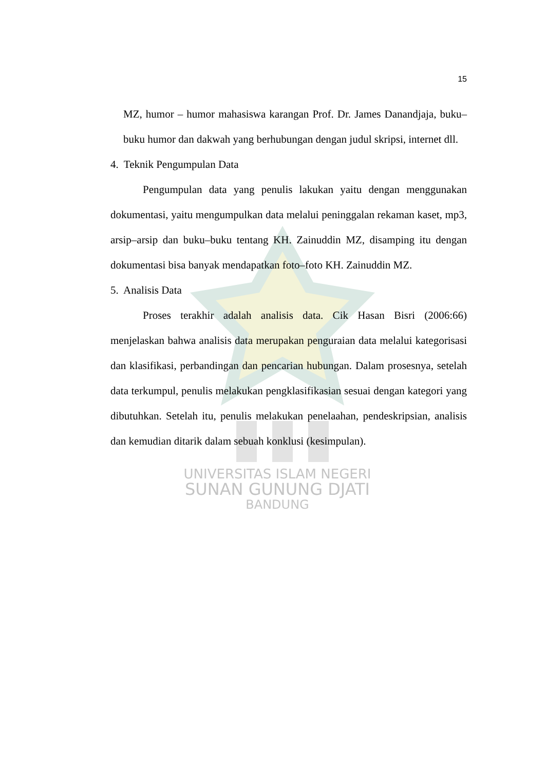UNIVERSITAS ISLAM NEGERI
SUNAN GUNUNG DJATI
BANDUNG
15
MZ, humor – humor mahasiswa karangan Prof. Dr. James Danandjaja, buku–buku humor dan dakwah yang berhubungan dengan judul skripsi, internet dll.
4. Teknik Pengumpulan Data
Pengumpulan data yang penulis lakukan yaitu dengan menggunakan dokumentasi, yaitu mengumpulkan data melalui peninggalan rekaman kaset, mp3, arsip–arsip dan buku–buku tentang KH. Zainuddin MZ, disamping itu dengan dokumentasi bisa banyak mendapatkan foto–foto KH. Zainuddin MZ.
5. Analisis Data
Proses terakhir adalah analisis data. Cik Hasan Bisri (2006:66) menjelaskan bahwa analisis data merupakan penguraian data melalui kategorisasi dan klasifikasi, perbandingan dan pencarian hubungan. Dalam prosesnya, setelah data terkumpul, penulis melakukan pengklasifikasian sesuai dengan kategori yang dibutuhkan. Setelah itu, penulis melakukan penelaahan, pendeskripsian, analisis dan kemudian ditarik dalam sebuah konklusi (kesimpulan).